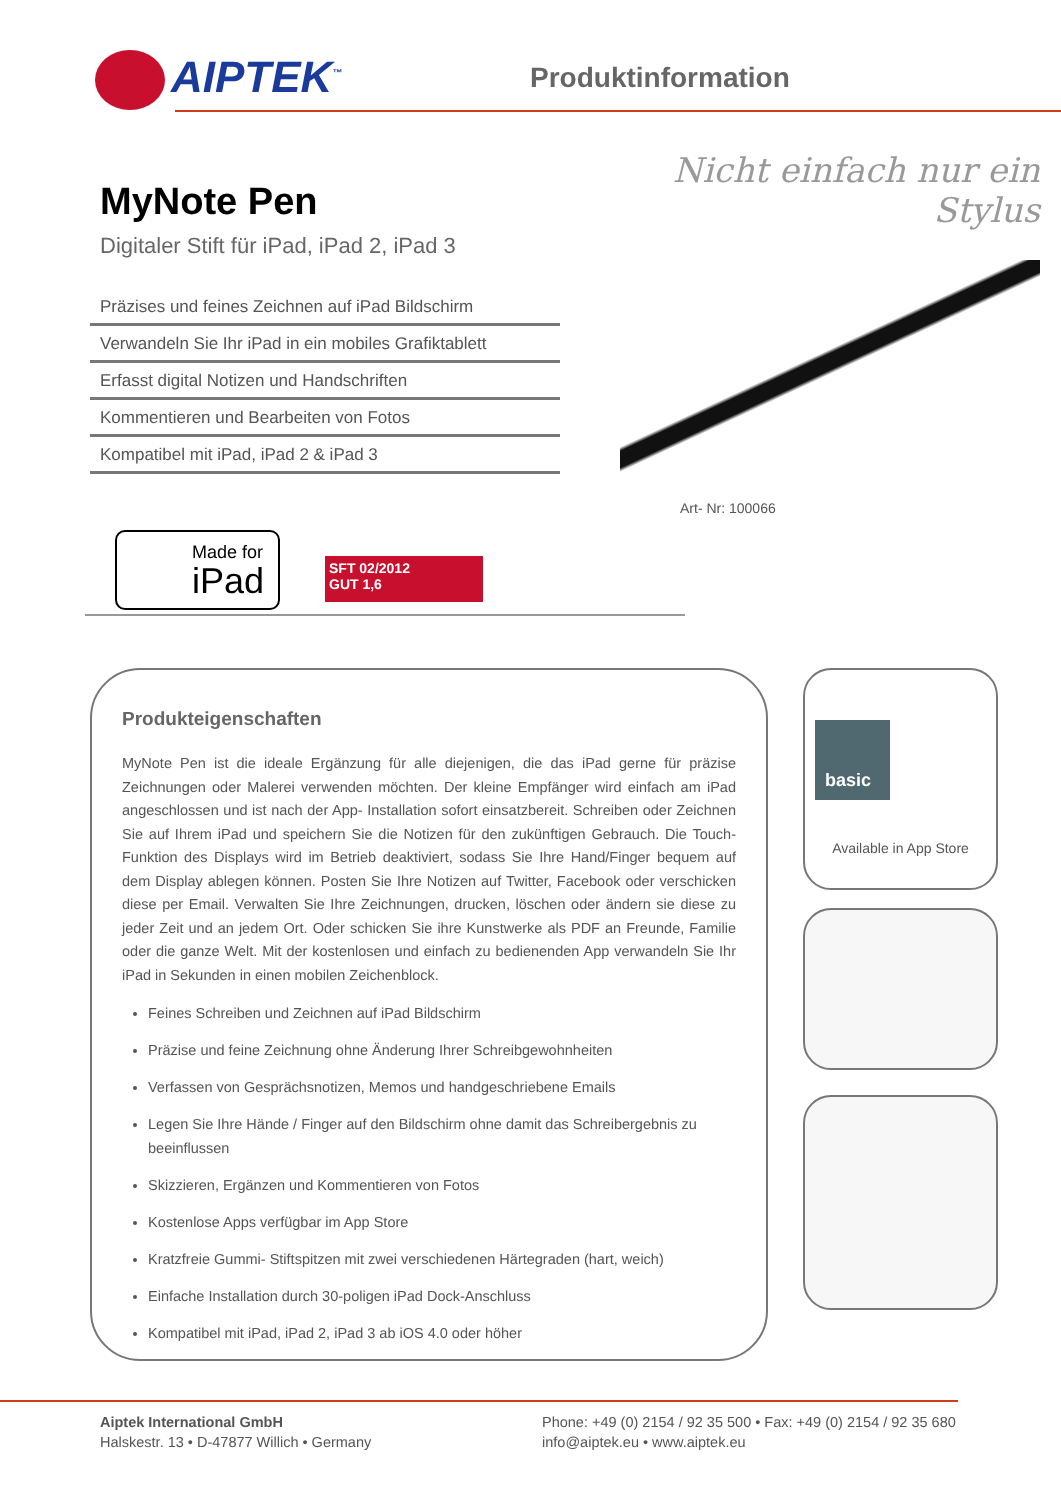AIPTEK<sup>™</sup> Produktinformation
MyNote Pen
Digitaler Stift für iPad, iPad 2, iPad 3
Präzises und feines Zeichnen auf iPad Bildschirm
Verwandeln Sie Ihr iPad in ein mobiles Grafiktablett
Erfasst digital Notizen und Handschriften
Kommentieren und Bearbeiten von Fotos
Kompatibel mit iPad, iPad 2 & iPad 3
Nicht einfach nur ein Stylus
Art- Nr: 100066
Made for
iPad
SFT 02/2012
GUT 1,6
Produkteigenschaften
MyNote Pen ist die ideale Ergänzung für alle diejenigen, die das iPad gerne für präzise Zeichnungen oder Malerei verwenden möchten. Der kleine Empfänger wird einfach am iPad angeschlossen und ist nach der App- Installation sofort einsatzbereit. Schreiben oder Zeichnen Sie auf Ihrem iPad und speichern Sie die Notizen für den zukünftigen Gebrauch. Die Touch-Funktion des Displays wird im Betrieb deaktiviert, sodass Sie Ihre Hand/Finger bequem auf dem Display ablegen können. Posten Sie Ihre Notizen auf Twitter, Facebook oder verschicken diese per Email. Verwalten Sie Ihre Zeichnungen, drucken, löschen oder ändern sie diese zu jeder Zeit und an jedem Ort. Oder schicken Sie ihre Kunstwerke als PDF an Freunde, Familie oder die ganze Welt. Mit der kostenlosen und einfach zu bedienenden App verwandeln Sie Ihr iPad in Sekunden in einen mobilen Zeichenblock.
Feines Schreiben und Zeichnen auf iPad Bildschirm
Präzise und feine Zeichnung ohne Änderung Ihrer Schreibgewohnheiten
Verfassen von Gesprächsnotizen, Memos und handgeschriebene Emails
Legen Sie Ihre Hände / Finger auf den Bildschirm ohne damit das Schreibergebnis zu beeinflussen
Skizzieren, Ergänzen und Kommentieren von Fotos
Kostenlose Apps verfügbar im App Store
Kratzfreie Gummi- Stiftspitzen mit zwei verschiedenen Härtegraden (hart, weich)
Einfache Installation durch 30-poligen iPad Dock-Anschluss
Kompatibel mit iPad, iPad 2, iPad 3 ab iOS 4.0 oder höher
basic
Available in App Store
Aiptek International GmbH
Halskestr. 13 • D-47877 Willich • Germany
Phone: +49 (0) 2154 / 92 35 500 • Fax: +49 (0) 2154 / 92 35 680
info@aiptek.eu • www.aiptek.eu